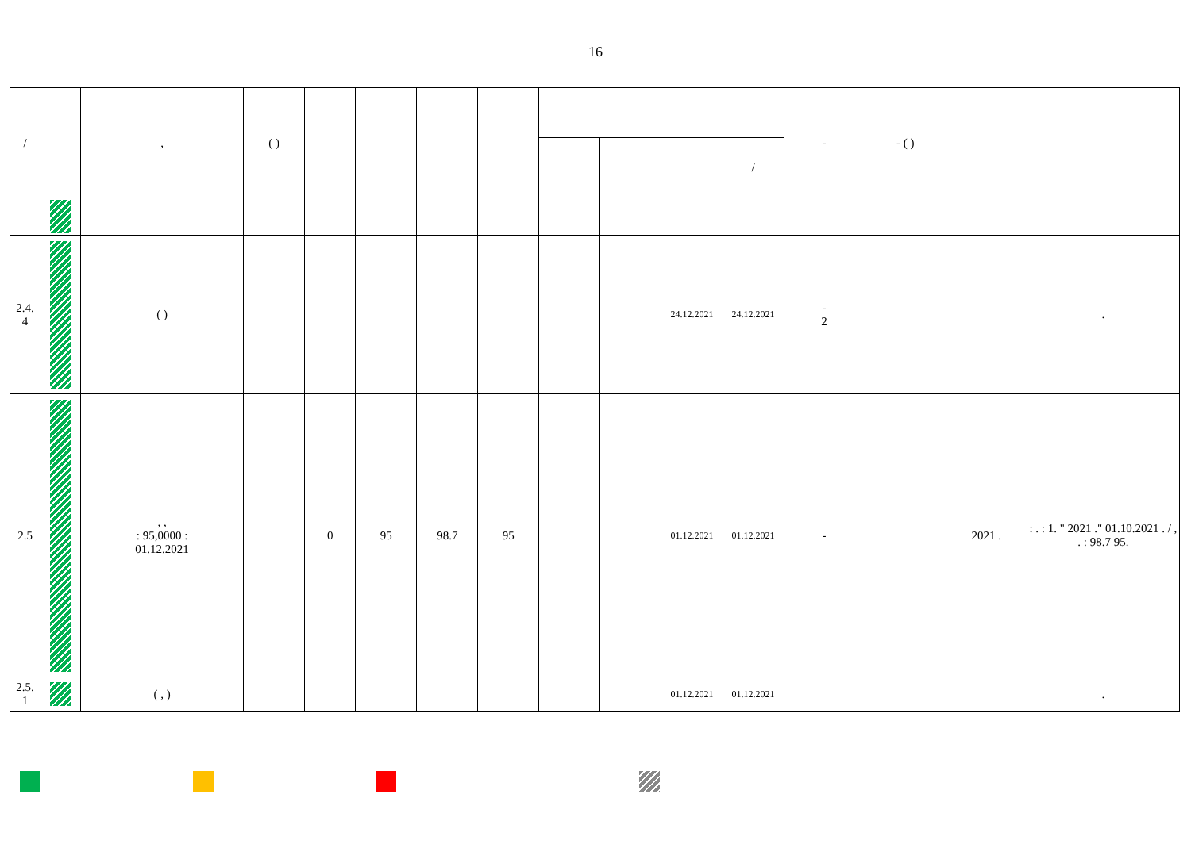16
| / | | , | ( ) | | | | | | | | | - | - ( ) | | |
| --- | --- | --- | --- | --- | --- | --- | --- | --- | --- | --- | --- | --- | --- | --- | --- |
| | | | | | | | | | | | / | | | | |
| 2.4. 4 | | ( ) | | | | | | | | 24.12.2021 | 24.12.2021 | - 2 | | | . |
| 2.5 | | , , : 95,0000 : 01.12.2021 | | 0 | 95 | 98.7 | 95 | | | 01.12.2021 | 01.12.2021 | - | | 2021 . | : . : 1. " 2021 ." 01.10.2021 . / , . : 98.7 95. |
| 2.5. 1 | | ( , ) | | | | | | | | 01.12.2021 | 01.12.2021 | | | | . |